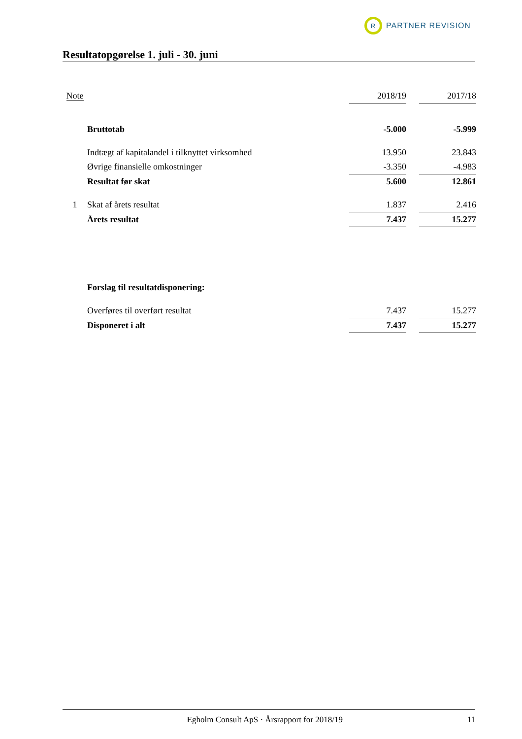R
PARTNER REVISION
Resultatopgørelse 1. juli - 30. juni
| Note | | 2018/19 | | 2017/18 |
| | Bruttotab | -5.000 | | -5.999 |
| | Indtægt af kapitalandel i tilknyttet virksomhed | 13.950 | | 23.843 |
| | Øvrige finansielle omkostninger | -3.350 | | -4.983 |
| | Resultat før skat | 5.600 | | 12.861 |
| 1 | Skat af årets resultat | 1.837 | | 2.416 |
| | Årets resultat | 7.437 | | 15.277 |
| | Forslag til resultatdisponering: | | | |
| | Overføres til overført resultat | 7.437 | | 15.277 |
| | Disponeret i alt | 7.437 | | 15.277 |
Egholm Consult ApS · Årsrapport for 2018/19 11